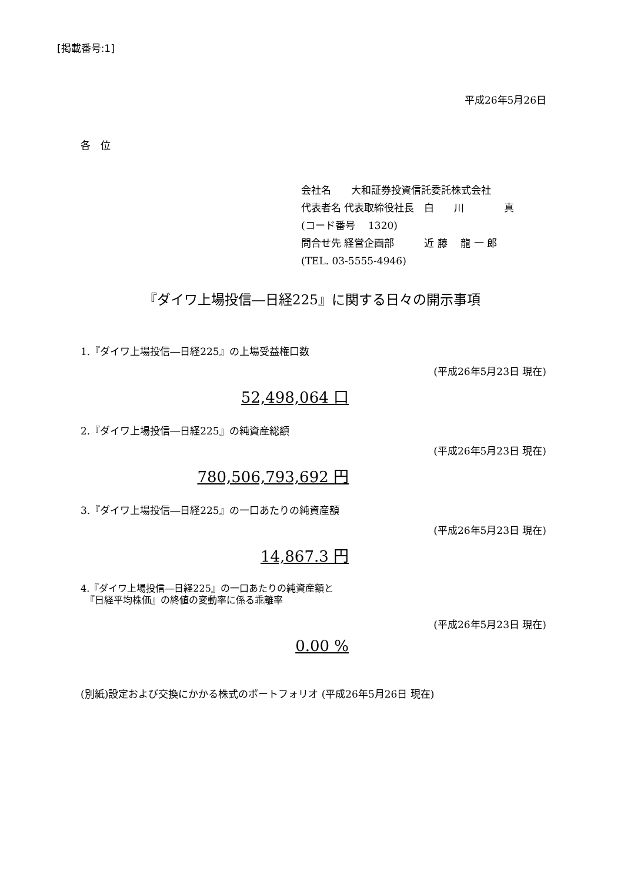[掲載番号:1]
平成26年5月26日
各　位
会社名　　大和証券投資信託委託株式会社
代表者名 代表取締役社長　白　　川　　　　真
(コード番号　 1320)
問合せ先 経営企画部　　　近 藤　 龍 一 郎
(TEL. 03-5555-4946)
『ダイワ上場投信―日経225』に関する日々の開示事項
1.『ダイワ上場投信―日経225』の上場受益権口数
(平成26年5月23日 現在)
52,498,064 口
2.『ダイワ上場投信―日経225』の純資産総額
(平成26年5月23日 現在)
780,506,793,692 円
3.『ダイワ上場投信―日経225』の一口あたりの純資産額
(平成26年5月23日 現在)
14,867.3 円
4.『ダイワ上場投信―日経225』の一口あたりの純資産額と
　『日経平均株価』の終値の変動率に係る乖離率
(平成26年5月23日 現在)
0.00 %
(別紙)設定および交換にかかる株式のポートフォリオ (平成26年5月26日 現在)